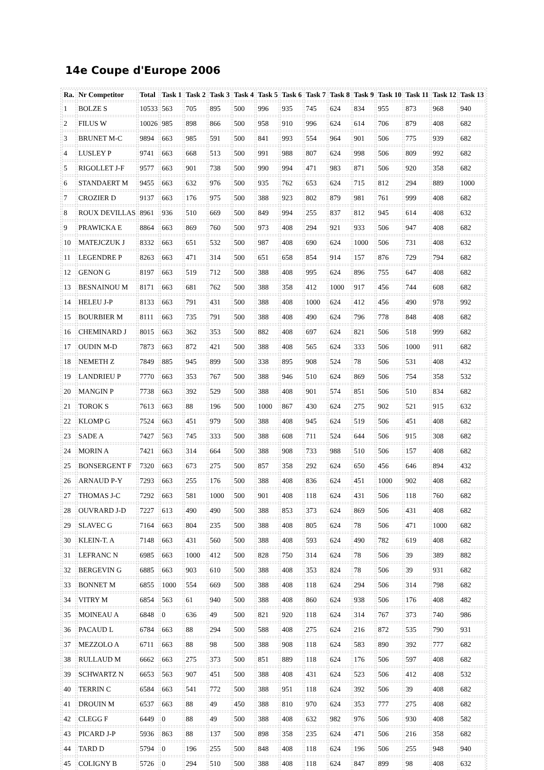14e Coupe d'Europe 2006
| Ra. | Nr Competitor | Total | Task 1 | Task 2 | Task 3 | Task 4 | Task 5 | Task 6 | Task 7 | Task 8 | Task 9 | Task 10 | Task 11 | Task 12 | Task 13 |
| --- | --- | --- | --- | --- | --- | --- | --- | --- | --- | --- | --- | --- | --- | --- | --- |
| 1 | BOLZE S | 10533 | 563 | 705 | 895 | 500 | 996 | 935 | 745 | 624 | 834 | 955 | 873 | 968 | 940 |
| 2 | FILUS W | 10026 | 985 | 898 | 866 | 500 | 958 | 910 | 996 | 624 | 614 | 706 | 879 | 408 | 682 |
| 3 | BRUNET M-C | 9894 | 663 | 985 | 591 | 500 | 841 | 993 | 554 | 964 | 901 | 506 | 775 | 939 | 682 |
| 4 | LUSLEY P | 9741 | 663 | 668 | 513 | 500 | 991 | 988 | 807 | 624 | 998 | 506 | 809 | 992 | 682 |
| 5 | RIGOLLET J-F | 9577 | 663 | 901 | 738 | 500 | 990 | 994 | 471 | 983 | 871 | 506 | 920 | 358 | 682 |
| 6 | STANDAERT M | 9455 | 663 | 632 | 976 | 500 | 935 | 762 | 653 | 624 | 715 | 812 | 294 | 889 | 1000 |
| 7 | CROZIER D | 9137 | 663 | 176 | 975 | 500 | 388 | 923 | 802 | 879 | 981 | 761 | 999 | 408 | 682 |
| 8 | ROUX DEVILLAS | 8961 | 936 | 510 | 669 | 500 | 849 | 994 | 255 | 837 | 812 | 945 | 614 | 408 | 632 |
| 9 | PRAWICKA E | 8864 | 663 | 869 | 760 | 500 | 973 | 408 | 294 | 921 | 933 | 506 | 947 | 408 | 682 |
| 10 | MATEJCZUK J | 8332 | 663 | 651 | 532 | 500 | 987 | 408 | 690 | 624 | 1000 | 506 | 731 | 408 | 632 |
| 11 | LEGENDRE P | 8263 | 663 | 471 | 314 | 500 | 651 | 658 | 854 | 914 | 157 | 876 | 729 | 794 | 682 |
| 12 | GENON G | 8197 | 663 | 519 | 712 | 500 | 388 | 408 | 995 | 624 | 896 | 755 | 647 | 408 | 682 |
| 13 | BESNAINOU M | 8171 | 663 | 681 | 762 | 500 | 388 | 358 | 412 | 1000 | 917 | 456 | 744 | 608 | 682 |
| 14 | HELEU J-P | 8133 | 663 | 791 | 431 | 500 | 388 | 408 | 1000 | 624 | 412 | 456 | 490 | 978 | 992 |
| 15 | BOURBIER M | 8111 | 663 | 735 | 791 | 500 | 388 | 408 | 490 | 624 | 796 | 778 | 848 | 408 | 682 |
| 16 | CHEMINARD J | 8015 | 663 | 362 | 353 | 500 | 882 | 408 | 697 | 624 | 821 | 506 | 518 | 999 | 682 |
| 17 | OUDIN M-D | 7873 | 663 | 872 | 421 | 500 | 388 | 408 | 565 | 624 | 333 | 506 | 1000 | 911 | 682 |
| 18 | NEMETH Z | 7849 | 885 | 945 | 899 | 500 | 338 | 895 | 908 | 524 | 78 | 506 | 531 | 408 | 432 |
| 19 | LANDRIEU P | 7770 | 663 | 353 | 767 | 500 | 388 | 946 | 510 | 624 | 869 | 506 | 754 | 358 | 532 |
| 20 | MANGIN P | 7738 | 663 | 392 | 529 | 500 | 388 | 408 | 901 | 574 | 851 | 506 | 510 | 834 | 682 |
| 21 | TOROK S | 7613 | 663 | 88 | 196 | 500 | 1000 | 867 | 430 | 624 | 275 | 902 | 521 | 915 | 632 |
| 22 | KLOMP G | 7524 | 663 | 451 | 979 | 500 | 388 | 408 | 945 | 624 | 519 | 506 | 451 | 408 | 682 |
| 23 | SADE A | 7427 | 563 | 745 | 333 | 500 | 388 | 608 | 711 | 524 | 644 | 506 | 915 | 308 | 682 |
| 24 | MORIN A | 7421 | 663 | 314 | 664 | 500 | 388 | 908 | 733 | 988 | 510 | 506 | 157 | 408 | 682 |
| 25 | BONSERGENT F | 7320 | 663 | 673 | 275 | 500 | 857 | 358 | 292 | 624 | 650 | 456 | 646 | 894 | 432 |
| 26 | ARNAUD P-Y | 7293 | 663 | 255 | 176 | 500 | 388 | 408 | 836 | 624 | 451 | 1000 | 902 | 408 | 682 |
| 27 | THOMAS J-C | 7292 | 663 | 581 | 1000 | 500 | 901 | 408 | 118 | 624 | 431 | 506 | 118 | 760 | 682 |
| 28 | OUVRARD J-D | 7227 | 613 | 490 | 490 | 500 | 388 | 853 | 373 | 624 | 869 | 506 | 431 | 408 | 682 |
| 29 | SLAVEC G | 7164 | 663 | 804 | 235 | 500 | 388 | 408 | 805 | 624 | 78 | 506 | 471 | 1000 | 682 |
| 30 | KLEIN-T. A | 7148 | 663 | 431 | 560 | 500 | 388 | 408 | 593 | 624 | 490 | 782 | 619 | 408 | 682 |
| 31 | LEFRANC N | 6985 | 663 | 1000 | 412 | 500 | 828 | 750 | 314 | 624 | 78 | 506 | 39 | 389 | 882 |
| 32 | BERGEVIN G | 6885 | 663 | 903 | 610 | 500 | 388 | 408 | 353 | 824 | 78 | 506 | 39 | 931 | 682 |
| 33 | BONNET M | 6855 | 1000 | 554 | 669 | 500 | 388 | 408 | 118 | 624 | 294 | 506 | 314 | 798 | 682 |
| 34 | VITRY M | 6854 | 563 | 61 | 940 | 500 | 388 | 408 | 860 | 624 | 938 | 506 | 176 | 408 | 482 |
| 35 | MOINEAU A | 6848 | 0 | 636 | 49 | 500 | 821 | 920 | 118 | 624 | 314 | 767 | 373 | 740 | 986 |
| 36 | PACAUD L | 6784 | 663 | 88 | 294 | 500 | 588 | 408 | 275 | 624 | 216 | 872 | 535 | 790 | 931 |
| 37 | MEZZOLO A | 6711 | 663 | 88 | 98 | 500 | 388 | 908 | 118 | 624 | 583 | 890 | 392 | 777 | 682 |
| 38 | RULLAUD M | 6662 | 663 | 275 | 373 | 500 | 851 | 889 | 118 | 624 | 176 | 506 | 597 | 408 | 682 |
| 39 | SCHWARTZ N | 6653 | 563 | 907 | 451 | 500 | 388 | 408 | 431 | 624 | 523 | 506 | 412 | 408 | 532 |
| 40 | TERRIN C | 6584 | 663 | 541 | 772 | 500 | 388 | 951 | 118 | 624 | 392 | 506 | 39 | 408 | 682 |
| 41 | DROUIN M | 6537 | 663 | 88 | 49 | 450 | 388 | 810 | 970 | 624 | 353 | 777 | 275 | 408 | 682 |
| 42 | CLEGG F | 6449 | 0 | 88 | 49 | 500 | 388 | 408 | 632 | 982 | 976 | 506 | 930 | 408 | 582 |
| 43 | PICARD J-P | 5936 | 863 | 88 | 137 | 500 | 898 | 358 | 235 | 624 | 471 | 506 | 216 | 358 | 682 |
| 44 | TARD D | 5794 | 0 | 196 | 255 | 500 | 848 | 408 | 118 | 624 | 196 | 506 | 255 | 948 | 940 |
| 45 | COLIGNY B | 5726 | 0 | 294 | 510 | 500 | 388 | 408 | 118 | 624 | 847 | 899 | 98 | 408 | 632 |